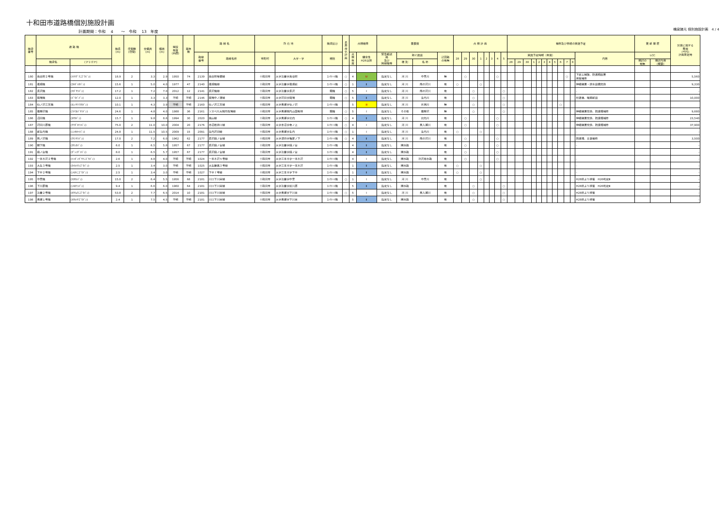十和田市道路橋個別施設計画
計画期間：令和　 4　　～　令和　 13　年度
橋梁諸元 個別施設計画　4 / 4
| 橋梁 番号 | 道 路 橋 | | 橋長 (m) | 径間数 (径間) | 全幅員 (m) | 幅員 (m) | 架設 年度 (西暦) | 築年 数 | 路 線 名 | | 所 在 地 | | 橋梁区分 | 長 寿 命 化 計 画 | 点検結果 | | 重要度 | | | | 点 検 計 画 | | | | | | | | 補修及び修繕の実施予定 | | | | | | | | | | | | 更 新 履 歴 | | 対策に関する 費用 (千円) 計画策定時 |
| --- | --- | --- | --- | --- | --- | --- | --- | --- | --- | --- | --- | --- | --- | --- | --- | --- | --- | --- | --- | --- | --- | --- | --- | --- | --- | --- | --- | --- | --- | --- | --- | --- | --- | --- | --- | --- | --- | --- | --- | --- | --- | --- | --- |
| | | | | | | | | | 路線 番号 | 路線名称 | 市町村 | 大字・字 | 種別 | | 点 検 年 度 | 健全性 H26以降 | 緊急輸送 路 及び 跨線橋等 | 跨ぐ施設 | | 迂回路 の有無 | 28 | 29 | 30 | 1 | 2 | 3 | 4 | 5 | 実施予定時期（年度） | | | | | | | | | | | 内容 | LCC | | |
| | 橋梁名 | (フリガナ) | | | | | | | | | | | | | | | | 種 別 | 名 称 | | | | | | | | | | 28 | 29 | 30 | 1 | 2 | 3 | 4 | 5 | 6 | 7 | 8 | | 検討の 有無 | 検討内容 (概要) | |
| 180 | 鳥谷附２号橋 | (ﾄﾘﾔｸﾞｸﾆｺﾞｳﾊﾞｼ) | 18.9 | 2 | 3.3 | 2.9 | 1950 | 74 | 2139 | 鳥谷附有備線 | 十和田市 | 大字法量字鳥谷附 | ｺﾝｸﾘｰﾄ橋 | ○ | 4 | Ⅳ | 指定なし | 河 川 | 中里川 | 無 | | ○ | | | | | ○ | | | | | | | | | | | ○ | | 下部工補強、防護柵設置 床版補修 | | | 5,560 |
| 181 | 蓬畑橋 | (ﾖﾓｷﾞﾊﾀﾊﾞｼ) | 15.6 | 1 | 5.0 | 4.0 | 1977 | 47 | 2140 | 蓬畑橋線 | 十和田市 | 大字法量字蓬畑前 | ｺﾝｸﾘｰﾄ橋 | ○ | 1 | Ⅱ | 指定なし | 河 川 | 熊の沢川 | 有 | ○ | | | ○ | | | | | | | | | | | | | | | | 伸縮装置・排水設備交換 | | | 9,330 |
| 182 | 長沢橋 | (ﾅｶﾞｻﾜﾊﾞｼ) | 17.2 | 1 | 7.2 | 7.0 | 2012 | 12 | 2141 | 長沢橋線 | 十和田市 | 大字法量字長沢 | 鋼橋 | ○ | 5 | Ⅰ | 指定なし | 河 川 | 熊の沢川 | 有 | | | ○ | | | | | ○ | | | | | | | | | | | | - | | | - |
| 183 | 簡場橋 | (ﾄﾞｳﾊﾞﾊﾞｼ) | 12.0 | 1 | 3.3 | 3.3 | 不明 | 不明 | 2146 | 簡場中ノ渡線 | 十和田市 | 大字沢田字簡場 | 鋼橋 | ○ | 5 | Ⅱ | 指定なし | 河 川 | 生内川 | 有 | | | ○ | | | | | ○ | | | | | | | | | | | | 桁塗装、橋脚新設 | | | 10,000 |
| 184 | 仙ノ沢三叉橋 | (ｾﾝﾉｻﾜﾐﾏﾀﾊﾞｼ) | 10.1 | 1 | 4.3 | 3.9 | 不明 | 不明 | 2160 | 仙ノ沢三叉線 | 十和田市 | 大字奥瀬字仙ノ沢 | ｺﾝｸﾘｰﾄ橋 | | 5 | Ⅲ | 指定なし | 河 川 | 片淵川 | 無 | | | ○ | | | | | ○ | | | | | | | | | ○ | | | | | | |
| 185 | 南欅沢橋 | (ﾐﾅﾐｶﾊﾞｻﾜﾊﾞｼ) | 24.6 | 1 | 4.8 | 4.0 | 1988 | 36 | 2161 | ソスベ川大幌内牧場線 | 十和田市 | 大字奥瀬幌内山国有林 | 鋼橋 | ○ | 5 | Ⅰ | 指定なし | その他 | 南欅沢 | 無 | | | ○ | | | | | ○ | | | | | | | | | | | | 伸縮装置交換、防護柵補修 | | | 9,680 |
| 186 | 沼田橋 | (ﾇﾏﾀﾊﾞｼ) | 15.7 | 1 | 9.8 | 8.6 | 1994 | 30 | 2020 | 焼山線 | 十和田市 | 大字奥瀬字北向 | ｺﾝｸﾘｰﾄ橋 | ○ | 4 | Ⅱ | 指定なし | 河 川 | 北向川 | 有 | | ○ | | | | | ○ | | | | | | | | | | | | | 伸縮装置交換、防護柵補修 | | | 23,540 |
| 187 | 沢田川原橋 | (ｻﾜﾀﾞｶﾜﾗﾊﾞｼ) | 75.0 | 2 | 11.0 | 10.0 | 2004 | 20 | 2176 | 赤沼岩井口線 | 十和田市 | 大字赤沼字寺ノ上 | ｺﾝｸﾘｰﾄ橋 | ○ | 4 | Ⅰ | 指定なし | 河 川 | 奥入瀬川 | 有 | | ○ | | | | | ○ | | | | | | | | | | | | | 伸縮装置交換、防護柵補修 | | | 37,900 |
| 188 | 新生内橋 | (ｼﾝｵﾓﾅｲﾊﾞｼ) | 24.8 | 1 | 11.5 | 10.5 | 2009 | 15 | 2091 | 生内沢田線 | 十和田市 | 大字奥瀬字生内 | ｺﾝｸﾘｰﾄ橋 | ○ | 1 | Ⅰ | 指定なし | 河 川 | 生内川 | 有 | ○ | | | ○ | | | | | | | | | | | | | | | | - | | | - |
| 189 | 熊ノ沢橋 | (ｸﾏﾉｻﾜﾊﾞｼ) | 17.0 | 2 | 7.2 | 6.0 | 1962 | 62 | 2177 | 長沢段ノ台線 | 十和田市 | 大字深持字梅家ノ下 | ｺﾝｸﾘｰﾄ橋 | ○ | 4 | Ⅱ | 指定なし | 河 川 | 熊の沢川 | 有 | | ○ | | | | | ○ | | | | | | | | | | | | | 防護柵、支承補修 | | | 3,500 |
| 190 | 舘下橋 | (ﾀﾃｼﾀﾊﾞｼ) | 6.0 | 1 | 6.5 | 5.8 | 1957 | 67 | 2177 | 長沢段ノ台線 | 十和田市 | 大字法量字段ノ台 | ｺﾝｸﾘｰﾄ橋 | | 4 | Ⅱ | 指定なし | 開水路 | | 有 | | ○ | | | | | ○ | | | | | | | | | | | | | - | | | - |
| 191 | 段ノ台橋 | (ﾀﾞﾝﾉﾀﾞｲﾊﾞｼ) | 8.0 | 1 | 6.5 | 5.7 | 1957 | 67 | 2177 | 長沢段ノ台線 | 十和田市 | 大字法量字段ノ台 | ｺﾝｸﾘｰﾄ橋 | | 4 | Ⅱ | 指定なし | 開水路 | | 有 | | ○ | | | | | ○ | | | | | | | | | | | | | | | | - |
| 192 | 一本木沢２号橋 | (ｲｯﾎﾟﾝｷﾞｻﾜﾆｺﾞｳﾊﾞｼ) | 2.6 | 1 | 4.8 | 4.0 | 不明 | 不明 | 1024 | 一本木沢５号線 | 十和田市 | 大字三本木字一本木沢 | ｺﾝｸﾘｰﾄ橋 | | 4 | Ⅰ | 指定なし | 開水路 | 渋沢用水路 | 有 | | ○ | | | | | ○ | | | | | | | | | | | | | - | | | - |
| 193 | 大生３号橋 | (ﾀｲｾｲｻﾝｺﾞｳﾊﾞｼ) | 2.5 | 1 | 3.4 | 3.0 | 不明 | 不明 | 1025 | 大生藤高３号線 | 十和田市 | 大字三本木字一本木沢 | ｺﾝｸﾘｰﾄ橋 | | 1 | Ⅱ | 指定なし | 開水路 | | 有 | ○ | | | ○ | | | | | | | | | | | | | | | | - | | | - |
| 194 | 下平２号橋 | (ｼﾓﾀｲﾆｺﾞｳﾊﾞｼ) | 2.5 | 1 | 3.4 | 3.0 | 不明 | 不明 | 1027 | 下平７号線 | 十和田市 | 大字三本木字下平 | ｺﾝｸﾘｰﾄ橋 | | 1 | Ⅱ | 指定なし | 開水路 | | 有 | ○ | | | ○ | | | | | | | | | | | | | | | | - | | | - |
| 195 | 中里橋 | (ﾅｶｻﾄﾊﾞｼ) | 15.0 | 2 | 6.4 | 5.5 | 1956 | 68 | 2181 | 川口下川目線 | 十和田市 | 大字法量字中里 | ｺﾝｸﾘｰﾄ橋 | ○ | 1 | Ⅰ | 指定なし | 河 川 | 中里川 | 有 | | | | ○ | | | | | | | | | | | | | | | | H28県より移管 H26判定Ⅲ | | | - |
| 196 | 下川原橋 | (ｼﾓｶﾜﾗﾊﾞｼ) | 9.4 | 1 | 6.6 | 6.0 | 1960 | 64 | 2181 | 川口下川目線 | 十和田市 | 大字法量字前川原 | ｺﾝｸﾘｰﾄ橋 | | 5 | Ⅱ | 指定なし | 開水路 | | 有 | | | ○ | | | | | ○ | | | | | | | | | | | | H28県より移管 H26判定Ⅲ | | | - |
| 197 | 法量２号橋 | (ﾎｳﾘｮｳﾆｺﾞｳﾊﾞｼ) | 53.8 | 2 | 7.7 | 6.5 | 2014 | 10 | 2181 | 川口下川目線 | 十和田市 | 大字奥瀬字下川目 | ｺﾝｸﾘｰﾄ橋 | ○ | 5 | Ⅰ | 指定なし | 河 川 | 奥入瀬川 | 有 | | | ○ | | | | | ○ | | | | | | | | | | | | H28県より移管 | | | - |
| 198 | 奥瀬１号橋 | (ｵｸｾｲﾁｺﾞｳﾊﾞｼ) | 2.4 | 1 | 7.5 | 4.5 | 不明 | 不明 | 2181 | 川口下川目線 | 十和田市 | 大字奥瀬字下川目 | ｺﾝｸﾘｰﾄ橋 | | 5 | Ⅱ | 指定なし | 開水路 | | 有 | | | ○ | | | | | ○ | | | | | | | | | | | | H28県より移管 | | | - |